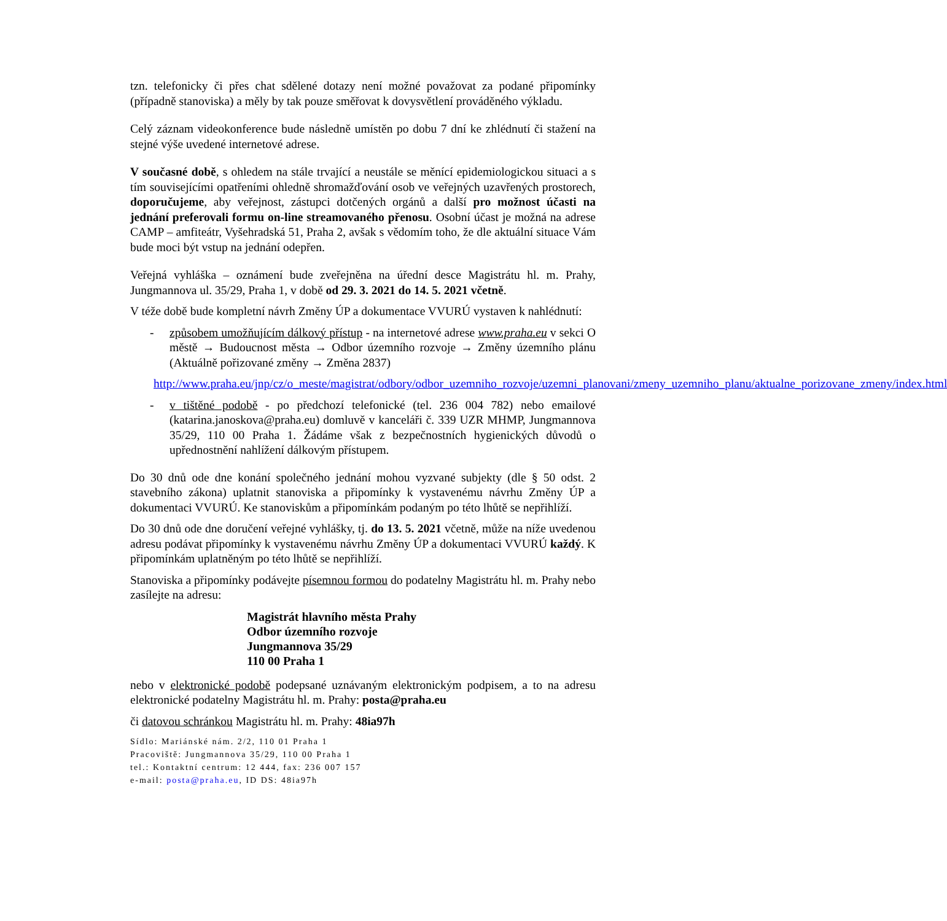tzn. telefonicky či přes chat sdělené dotazy není možné považovat za podané připomínky (případně stanoviska) a měly by tak pouze směřovat k dovysvětlení prováděného výkladu.
Celý záznam videokonference bude následně umístěn po dobu 7 dní ke zhlédnutí či stažení na stejné výše uvedené internetové adrese.
V současné době, s ohledem na stále trvající a neustále se měnící epidemiologickou situaci a s tím souvisejícími opatřeními ohledně shromažďování osob ve veřejných uzavřených prostorech, doporučujeme, aby veřejnost, zástupci dotčených orgánů a další pro možnost účasti na jednání preferovali formu on-line streamovaného přenosu. Osobní účast je možná na adrese CAMP – amfiteátr, Vyšehradská 51, Praha 2, avšak s vědomím toho, že dle aktuální situace Vám bude moci být vstup na jednání odepřen.
Veřejná vyhláška – oznámení bude zveřejněna na úřední desce Magistrátu hl. m. Prahy, Jungmannova ul. 35/29, Praha 1, v době od 29. 3. 2021 do 14. 5. 2021 včetně.
V téže době bude kompletní návrh Změny ÚP a dokumentace VVURÚ vystaven k nahlédnutí:
- způsobem umožňujícím dálkový přístup - na internetové adrese www.praha.eu v sekci O městě → Budoucnost města → Odbor územního rozvoje → Změny územního plánu (Aktuálně pořizované změny → Změna 2837)
http://www.praha.eu/jnp/cz/o_meste/magistrat/odbory/odbor_uzemniho_rozvoje/uzemni_planovani/zmeny_uzemniho_planu/aktualne_porizovane_zmeny/index.html
- v tištěné podobě - po předchozí telefonické (tel. 236 004 782) nebo emailové (katarina.janoskova@praha.eu) domluvě v kanceláři č. 339 UZR MHMP, Jungmannova 35/29, 110 00 Praha 1. Žádáme však z bezpečnostních hygienických důvodů o upřednostnění nahlížení dálkovým přístupem.
Do 30 dnů ode dne konání společného jednání mohou vyzvané subjekty (dle § 50 odst. 2 stavebního zákona) uplatnit stanoviska a připomínky k vystavenému návrhu Změny ÚP a dokumentaci VVURÚ. Ke stanoviskům a připomínkám podaným po této lhůtě se nepřihlíží.
Do 30 dnů ode dne doručení veřejné vyhlášky, tj. do 13. 5. 2021 včetně, může na níže uvedenou adresu podávat připomínky k vystavenému návrhu Změny ÚP a dokumentaci VVURÚ každý. K připomínkám uplatněným po této lhůtě se nepřihlíží.
Stanoviska a připomínky podávejte písemnou formou do podatelny Magistrátu hl. m. Prahy nebo zasílejte na adresu:
Magistrát hlavního města Prahy
Odbor územního rozvoje
Jungmannova 35/29
110 00 Praha 1
nebo v elektronické podobě podepsané uznávaným elektronickým podpisem, a to na adresu elektronické podatelny Magistrátu hl. m. Prahy: posta@praha.eu
či datovou schránkou Magistrátu hl. m. Prahy: 48ia97h
Sídlo: Mariánské nám. 2/2, 110 01 Praha 1
Pracoviště: Jungmannova 35/29, 110 00 Praha 1
tel.: Kontaktní centrum: 12 444, fax: 236 007 157
e-mail: posta@praha.eu, ID DS: 48ia97h